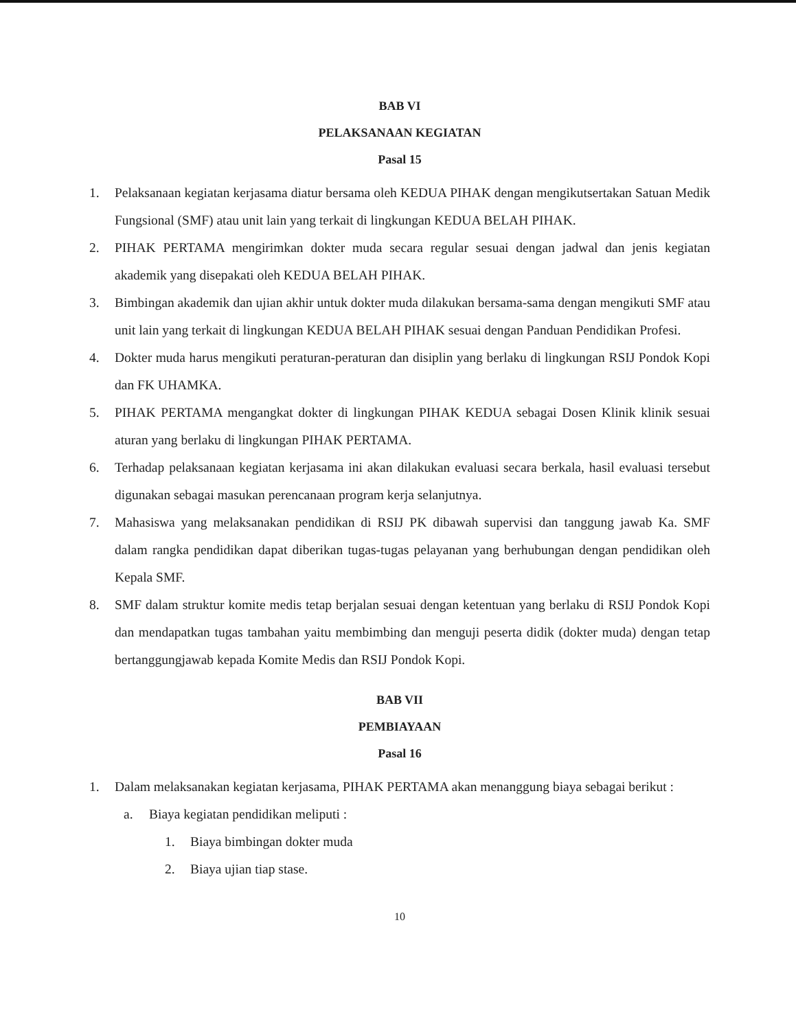BAB VI
PELAKSANAAN KEGIATAN
Pasal 15
1. Pelaksanaan kegiatan kerjasama diatur bersama oleh KEDUA PIHAK dengan mengikutsertakan Satuan Medik Fungsional (SMF) atau unit lain yang terkait di lingkungan KEDUA BELAH PIHAK.
2. PIHAK PERTAMA mengirimkan dokter muda secara regular sesuai dengan jadwal dan jenis kegiatan akademik yang disepakati oleh KEDUA BELAH PIHAK.
3. Bimbingan akademik dan ujian akhir untuk dokter muda dilakukan bersama-sama dengan mengikuti SMF atau unit lain yang terkait di lingkungan KEDUA BELAH PIHAK sesuai dengan Panduan Pendidikan Profesi.
4. Dokter muda harus mengikuti peraturan-peraturan dan disiplin yang berlaku di lingkungan RSIJ Pondok Kopi dan FK UHAMKA.
5. PIHAK PERTAMA mengangkat dokter di lingkungan PIHAK KEDUA sebagai Dosen Klinik klinik sesuai aturan yang berlaku di lingkungan PIHAK PERTAMA.
6. Terhadap pelaksanaan kegiatan kerjasama ini akan dilakukan evaluasi secara berkala, hasil evaluasi tersebut digunakan sebagai masukan perencanaan program kerja selanjutnya.
7. Mahasiswa yang melaksanakan pendidikan di RSIJ PK dibawah supervisi dan tanggung jawab Ka. SMF dalam rangka pendidikan dapat diberikan tugas-tugas pelayanan yang berhubungan dengan pendidikan oleh Kepala SMF.
8. SMF dalam struktur komite medis tetap berjalan sesuai dengan ketentuan yang berlaku di RSIJ Pondok Kopi dan mendapatkan tugas tambahan yaitu membimbing dan menguji peserta didik (dokter muda) dengan tetap bertanggungjawab kepada Komite Medis dan RSIJ Pondok Kopi.
BAB VII
PEMBIAYAAN
Pasal 16
1. Dalam melaksanakan kegiatan kerjasama, PIHAK PERTAMA akan menanggung biaya sebagai berikut :
a. Biaya kegiatan pendidikan meliputi :
1. Biaya bimbingan dokter muda
2. Biaya ujian tiap stase.
10